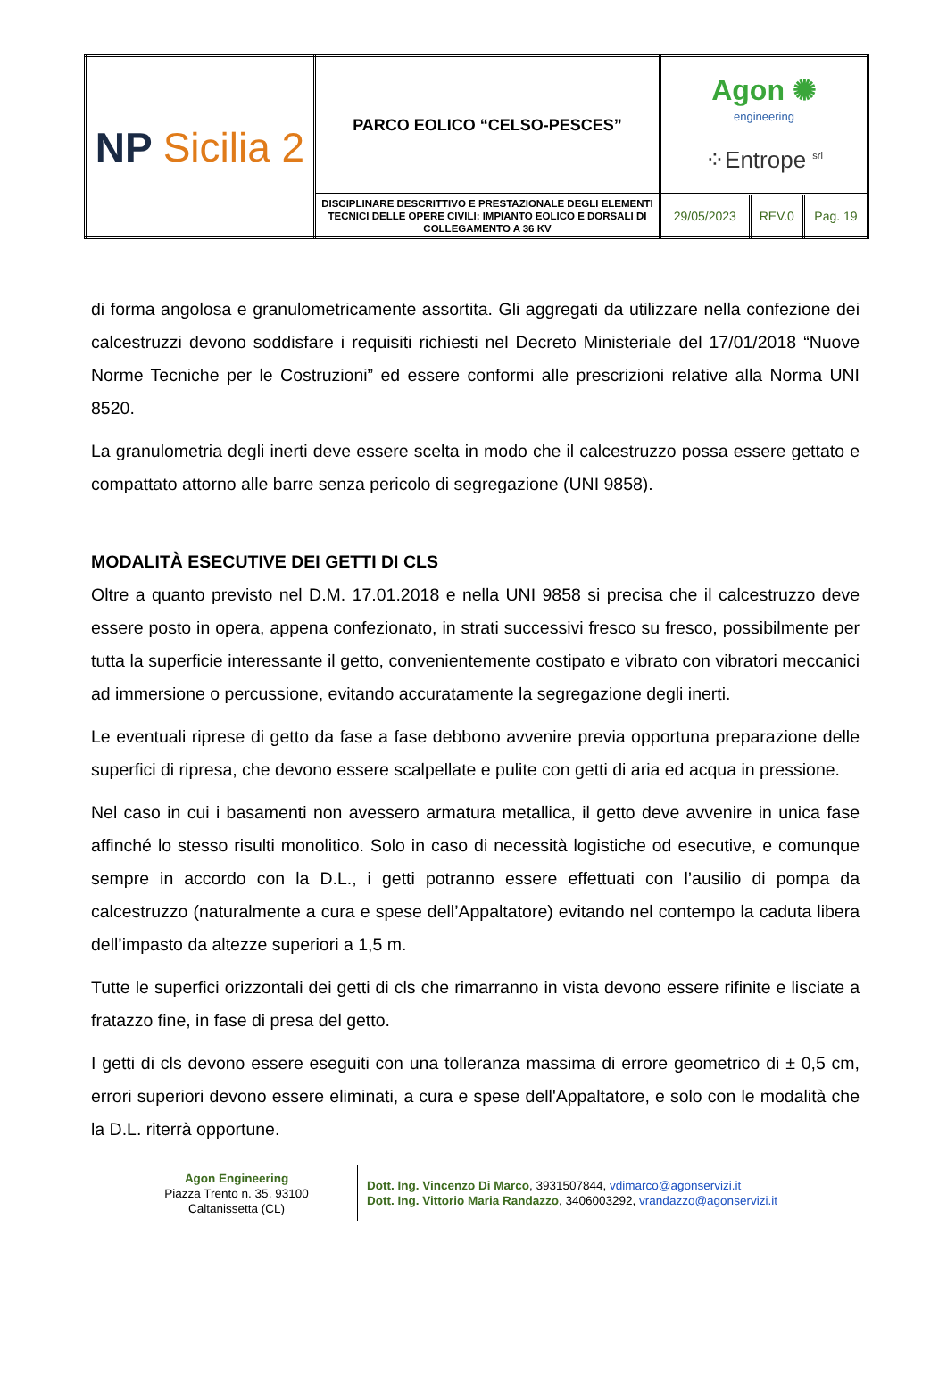| NP Sicilia 2 | PARCO EOLICO “CELSO-PESCES” | Agon ✺ engineering ⁘Entrope <sup>srl</sup> | | |
| | DISCIPLINARE DESCRITTIVO E PRESTAZIONALE DEGLI ELEMENTI TECNICI DELLE OPERE CIVILI: IMPIANTO EOLICO E DORSALI DI COLLEGAMENTO A 36 KV | 29/05/2023 | REV.0 | Pag. 19 |
di forma angolosa e granulometricamente assortita. Gli aggregati da utilizzare nella confezione dei calcestruzzi devono soddisfare i requisiti richiesti nel Decreto Ministeriale del 17/01/2018 “Nuove Norme Tecniche per le Costruzioni” ed essere conformi alle prescrizioni relative alla Norma UNI 8520.
La granulometria degli inerti deve essere scelta in modo che il calcestruzzo possa essere gettato e compattato attorno alle barre senza pericolo di segregazione (UNI 9858).
MODALITÀ ESECUTIVE DEI GETTI DI CLS
Oltre a quanto previsto nel D.M. 17.01.2018 e nella UNI 9858 si precisa che il calcestruzzo deve essere posto in opera, appena confezionato, in strati successivi fresco su fresco, possibilmente per tutta la superficie interessante il getto, convenientemente costipato e vibrato con vibratori meccanici ad immersione o percussione, evitando accuratamente la segregazione degli inerti.
Le eventuali riprese di getto da fase a fase debbono avvenire previa opportuna preparazione delle superfici di ripresa, che devono essere scalpellate e pulite con getti di aria ed acqua in pressione.
Nel caso in cui i basamenti non avessero armatura metallica, il getto deve avvenire in unica fase affinché lo stesso risulti monolitico. Solo in caso di necessità logistiche od esecutive, e comunque sempre in accordo con la D.L., i getti potranno essere effettuati con l’ausilio di pompa da calcestruzzo (naturalmente a cura e spese dell’Appaltatore) evitando nel contempo la caduta libera dell’impasto da altezze superiori a 1,5 m.
Tutte le superfici orizzontali dei getti di cls che rimarranno in vista devono essere rifinite e lisciate a fratazzo fine, in fase di presa del getto.
I getti di cls devono essere eseguiti con una tolleranza massima di errore geometrico di ± 0,5 cm, errori superiori devono essere eliminati, a cura e spese dell'Appaltatore, e solo con le modalità che la D.L. riterrà opportune.
Agon Engineering
Piazza Trento n. 35, 93100
Caltanissetta (CL)
Dott. Ing. Vincenzo Di Marco, 3931507844, vdimarco@agonservizi.it
Dott. Ing. Vittorio Maria Randazzo, 3406003292, vrandazzo@agonservizi.it